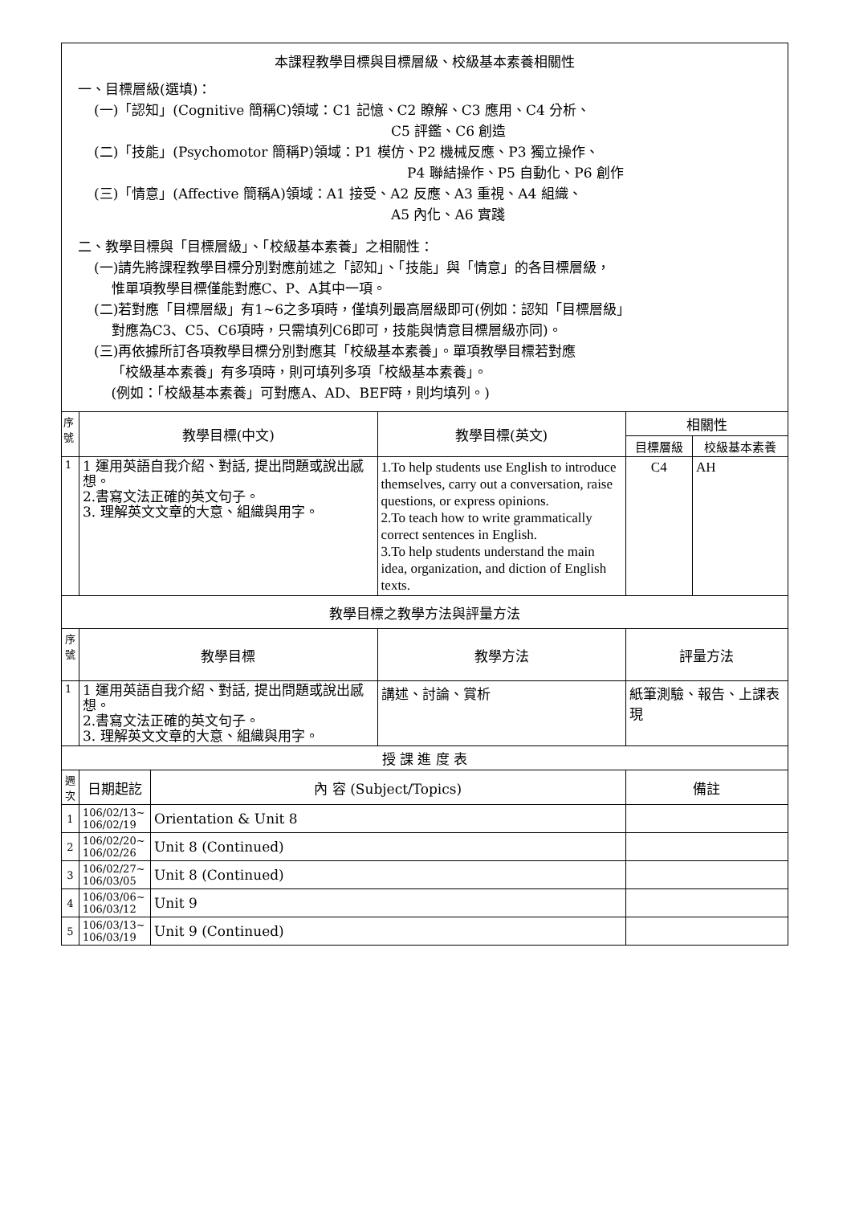| 本課程教學目標與目標層級、校級基本素養相關性 一、目標層級(選填)： (一)「認知」(Cognitive 簡稱C)領域：C1 記憶、C2 瞭解、C3 應用、C4 分析、 C5 評鑑、C6 創造 (二)「技能」(Psychomotor 簡稱P)領域：P1 模仿、P2 機械反應、P3 獨立操作、 P4 聯結操作、P5 自動化、P6 創作 (三)「情意」(Affective 簡稱A)領域：A1 接受、A2 反應、A3 重視、A4 組織、 A5 內化、A6 實踐 二、教學目標與「目標層級」、「校級基本素養」之相關性： (一)請先將課程教學目標分別對應前述之「認知」、「技能」與「情意」的各目標層級， 惟單項教學目標僅能對應C、P、A其中一項。 (二)若對應「目標層級」有1~6之多項時，僅填列最高層級即可(例如：認知「目標層級」 對應為C3、C5、C6項時，只需填列C6即可，技能與情意目標層級亦同)。 (三)再依據所訂各項教學目標分別對應其「校級基本素養」。單項教學目標若對應 「校級基本素養」有多項時，則可填列多項「校級基本素養」。 (例如：「校級基本素養」可對應A、AD、BEF時，則均填列。) | | | | | |
| 序號 | 教學目標(中文) | | 教學目標(英文) | 相關性 | |
| | | | | 目標層級 | 校級基本素養 |
| 1 | 1 運用英語自我介紹、對話, 提出問題或說出感想。 2.書寫文法正確的英文句子。 3. 理解英文文章的大意、組織與用字。 | | 1.To help students use English to introduce themselves, carry out a conversation, raise questions, or express opinions. 2.To teach how to write grammatically correct sentences in English. 3.To help students understand the main idea, organization, and diction of English texts. | C4 | AH |
| 教學目標之教學方法與評量方法 | | | | | |
| 序號 | 教學目標 | | 教學方法 | 評量方法 | |
| 1 | 1 運用英語自我介紹、對話, 提出問題或說出感想。 2.書寫文法正確的英文句子。 3. 理解英文文章的大意、組織與用字。 | | 講述、討論、賞析 | 紙筆測驗、報告、上課表現 | |
| 授 課 進 度 表 | | | | | |
| 週次 | 日期起訖 | 內 容 (Subject/Topics) | | 備註 | |
| 1 | 106/02/13~ 106/02/19 | Orientation & Unit 8 | | | |
| 2 | 106/02/20~ 106/02/26 | Unit 8 (Continued) | | | |
| 3 | 106/02/27~ 106/03/05 | Unit 8 (Continued) | | | |
| 4 | 106/03/06~ 106/03/12 | Unit 9 | | | |
| 5 | 106/03/13~ 106/03/19 | Unit 9 (Continued) | | | |